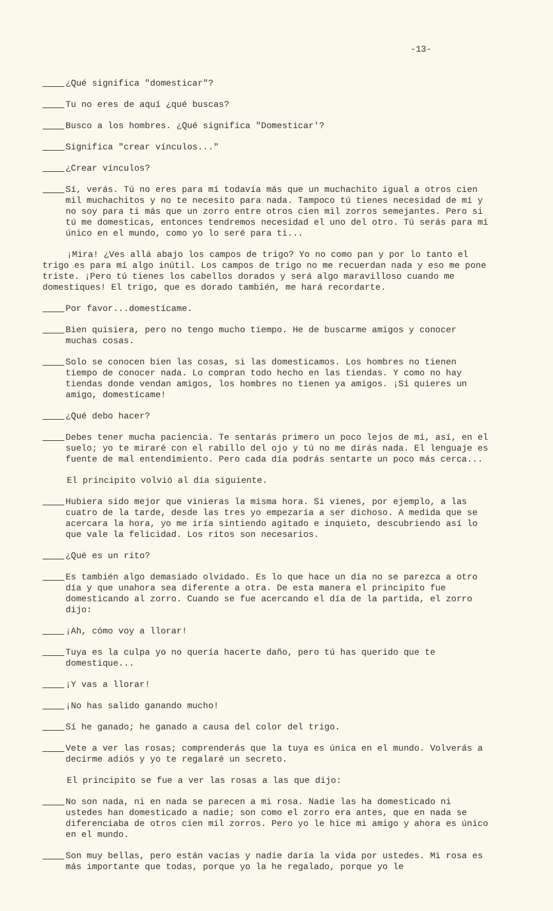-13-
¿Qué significa "domesticar"?
Tu no eres de aquí ¿qué buscas?
Busco a los hombres. ¿Qué significa "Domesticar'?
Significa "crear vínculos..."
¿Crear vínculos?
Sí, verás. Tú no eres para mí todavía más que un muchachito igual a otros cien mil muchachitos y no te necesito para nada. Tampoco tú tienes necesidad de mí y no soy para ti más que un zorro entre otros cien mil zorros semejantes. Pero si tú me domesticas, entonces tendremos necesidad el uno del otro. Tú serás para mí único en el mundo, como yo lo seré para ti...
¡Mira! ¿Ves allá abajo los campos de trigo? Yo no como pan y por lo tanto el trigo es para mí algo inútil. Los campos de trigo no me recuerdan nada y eso me pone triste. ¡Pero tú tienes los cabellos dorados y será algo maravilloso cuando me domestiques! El trigo, que es dorado también, me hará recordarte.
Por favor...domestícame.
Bien quisiera, pero no tengo mucho tiempo. He de buscarme amigos y conocer muchas cosas.
Solo se conocen bien las cosas, si las domesticamos. Los hombres no tienen tiempo de conocer nada. Lo compran todo hecho en las tiendas. Y como no hay tiendas donde vendan amigos, los hombres no tienen ya amigos. ¡Si quieres un amigo, domestícame!
¿Qué debo hacer?
Debes tener mucha paciencia. Te sentarás primero un poco lejos de mí, así, en el suelo; yo te miraré con el rabillo del ojo y tú no me dirás nada. El lenguaje es fuente de mal entendimiento. Pero cada día podrás sentarte un poco más cerca...
El principito volvió al día siguiente.
Hubiera sido mejor que vinieras la misma hora. Si vienes, por ejemplo, a las cuatro de la tarde, desde las tres yo empezaría a ser dichoso. A medida que se acercara la hora, yo me iría sintiendo agitado e inquieto, descubriendo así lo que vale la felicidad. Los ritos son necesarios.
¿Qué es un rito?
Es también algo demasiado olvidado. Es lo que hace un día no se parezca a otro día y que unahora sea diferente a otra. De esta manera el principito fue domesticando al zorro. Cuando se fue acercando el día de la partida, el zorro dijo:
¡Ah, cómo voy a llorar!
Tuya es la culpa yo no quería hacerte daño, pero tú has querido que te domestique...
¡Y vas a llorar!
¡No has salido ganando mucho!
Sí he ganado; he ganado a causa del color del trigo.
Vete a ver las rosas; comprenderás que la tuya es única en el mundo. Volverás a decirme adiós y yo te regalaré un secreto.
El principito se fue a ver las rosas a las que dijo:
No son nada, ni en nada se parecen a mi rosa. Nadie las ha domesticado ni ustedes han domesticado a nadie; son como el zorro era antes, que en nada se diferenciaba de otros cien mil zorros. Pero yo le hice mi amigo y ahora es único en el mundo.
Son muy bellas, pero están vacías y nadie daría la vida por ustedes. Mi rosa es más importante que todas, porque yo la he regalado, porque yo le